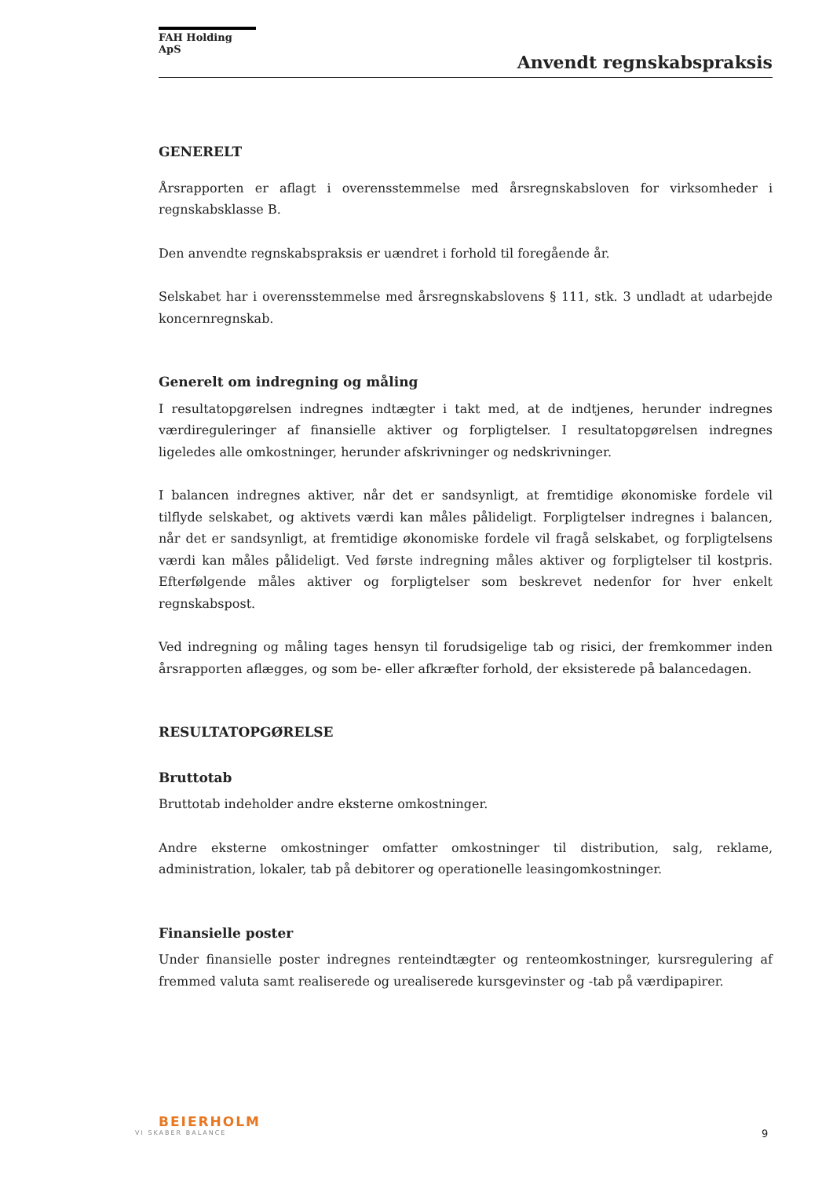FAH Holding ApS
Anvendt regnskabspraksis
GENERELT
Årsrapporten er aflagt i overensstemmelse med årsregnskabsloven for virksomheder i regnskabsklasse B.
Den anvendte regnskabspraksis er uændret i forhold til foregående år.
Selskabet har i overensstemmelse med årsregnskabslovens § 111, stk. 3 undladt at udarbejde koncernregnskab.
Generelt om indregning og måling
I resultatopgørelsen indregnes indtægter i takt med, at de indtjenes, herunder indregnes værdireguleringer af finansielle aktiver og forpligtelser. I resultatopgørelsen indregnes ligeledes alle omkostninger, herunder afskrivninger og nedskrivninger.
I balancen indregnes aktiver, når det er sandsynligt, at fremtidige økonomiske fordele vil tilflyde selskabet, og aktivets værdi kan måles pålideligt. Forpligtelser indregnes i balancen, når det er sandsynligt, at fremtidige økonomiske fordele vil fragå selskabet, og forpligtelsens værdi kan måles pålideligt. Ved første indregning måles aktiver og forpligtelser til kostpris. Efterfølgende måles aktiver og forpligtelser som beskrevet nedenfor for hver enkelt regnskabspost.
Ved indregning og måling tages hensyn til forudsigelige tab og risici, der fremkommer inden årsrapporten aflægges, og som be- eller afkræfter forhold, der eksisterede på balancedagen.
RESULTATOPGØRELSE
Bruttotab
Bruttotab indeholder andre eksterne omkostninger.
Andre eksterne omkostninger omfatter omkostninger til distribution, salg, reklame, administration, lokaler, tab på debitorer og operationelle leasingomkostninger.
Finansielle poster
Under finansielle poster indregnes renteindtægter og renteomkostninger, kursregulering af fremmed valuta samt realiserede og urealiserede kursgevinster og -tab på værdipapirer.
BEIERHOLM
VI SKABER BALANCE
9